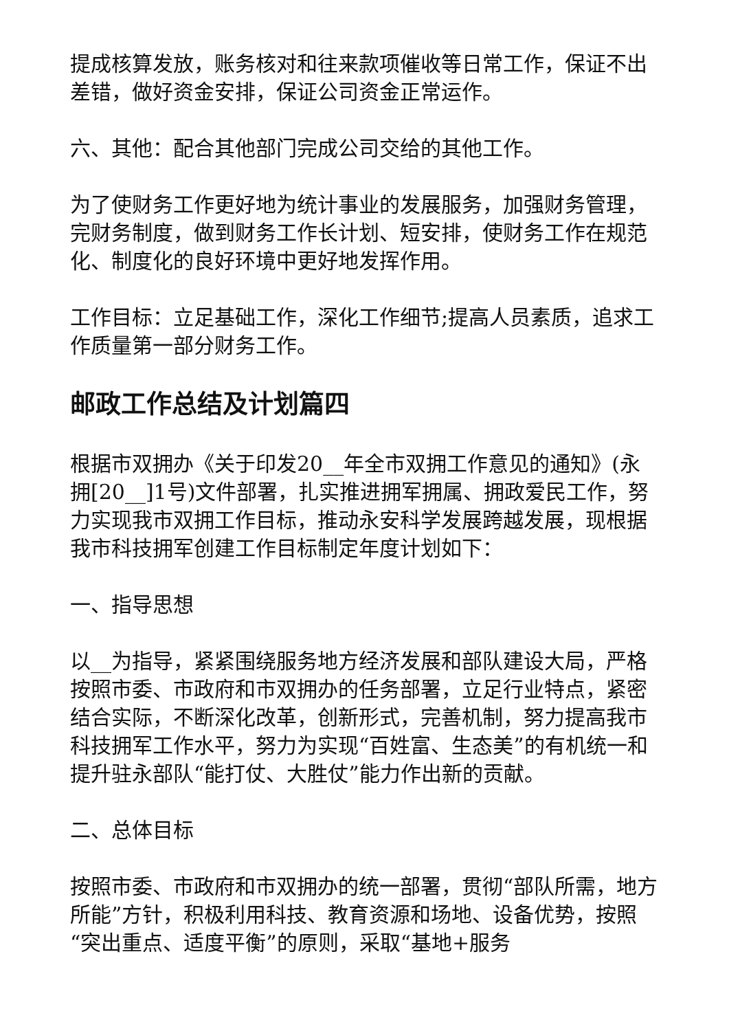提成核算发放，账务核对和往来款项催收等日常工作，保证不出差错，做好资金安排，保证公司资金正常运作。
六、其他：配合其他部门完成公司交给的其他工作。
为了使财务工作更好地为统计事业的发展服务，加强财务管理，完财务制度，做到财务工作长计划、短安排，使财务工作在规范化、制度化的良好环境中更好地发挥作用。
工作目标：立足基础工作，深化工作细节;提高人员素质，追求工作质量第一部分财务工作。
邮政工作总结及计划篇四
根据市双拥办《关于印发20__年全市双拥工作意见的通知》(永拥[20__]1号)文件部署，扎实推进拥军拥属、拥政爱民工作，努力实现我市双拥工作目标，推动永安科学发展跨越发展，现根据我市科技拥军创建工作目标制定年度计划如下：
一、指导思想
以__为指导，紧紧围绕服务地方经济发展和部队建设大局，严格按照市委、市政府和市双拥办的任务部署，立足行业特点，紧密结合实际，不断深化改革，创新形式，完善机制，努力提高我市科技拥军工作水平，努力为实现“百姓富、生态美”的有机统一和提升驻永部队“能打仗、大胜仗”能力作出新的贡献。
二、总体目标
按照市委、市政府和市双拥办的统一部署，贯彻“部队所需，地方所能”方针，积极利用科技、教育资源和场地、设备优势，按照“突出重点、适度平衡”的原则，采取“基地+服务